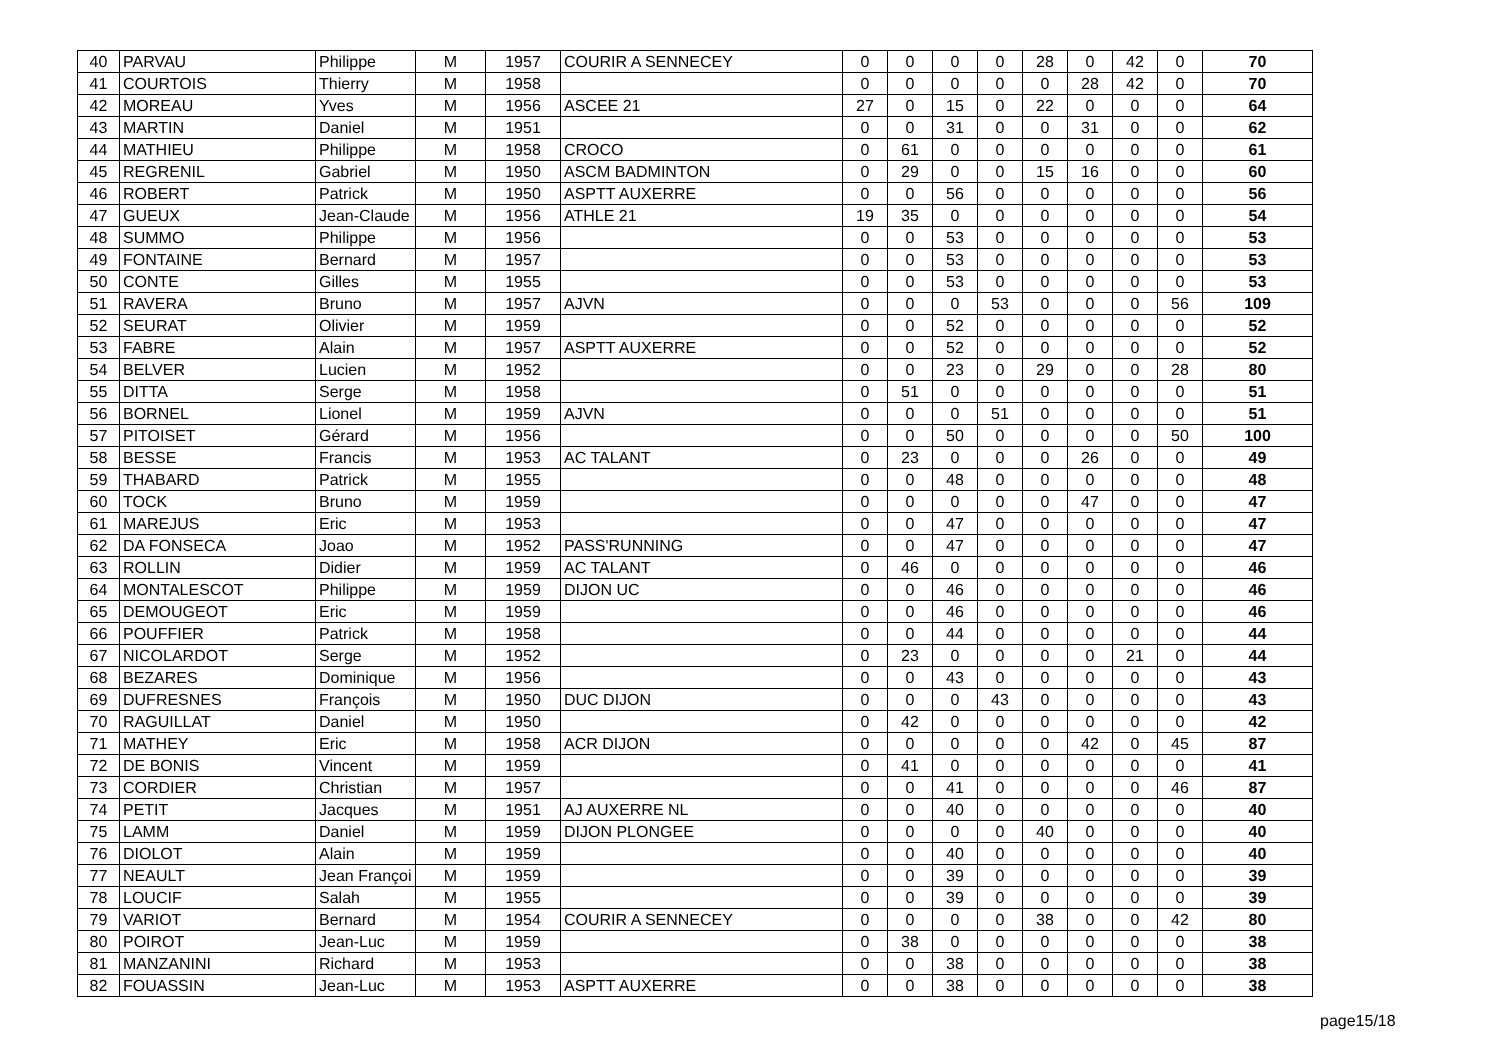| 40 | PARVAU | Philippe | M | 1957 | COURIR A SENNECEY | 0 | 0 | 0 | 0 | 28 | 0 | 42 | 0 | 70 |
| 41 | COURTOIS | Thierry | M | 1958 | | 0 | 0 | 0 | 0 | 0 | 28 | 42 | 0 | 70 |
| 42 | MOREAU | Yves | M | 1956 | ASCEE 21 | 27 | 0 | 15 | 0 | 22 | 0 | 0 | 0 | 64 |
| 43 | MARTIN | Daniel | M | 1951 | | 0 | 0 | 31 | 0 | 0 | 31 | 0 | 0 | 62 |
| 44 | MATHIEU | Philippe | M | 1958 | CROCO | 0 | 61 | 0 | 0 | 0 | 0 | 0 | 0 | 61 |
| 45 | REGRENIL | Gabriel | M | 1950 | ASCM BADMINTON | 0 | 29 | 0 | 0 | 15 | 16 | 0 | 0 | 60 |
| 46 | ROBERT | Patrick | M | 1950 | ASPTT AUXERRE | 0 | 0 | 56 | 0 | 0 | 0 | 0 | 0 | 56 |
| 47 | GUEUX | Jean-Claude | M | 1956 | ATHLE 21 | 19 | 35 | 0 | 0 | 0 | 0 | 0 | 0 | 54 |
| 48 | SUMMO | Philippe | M | 1956 | | 0 | 0 | 53 | 0 | 0 | 0 | 0 | 0 | 53 |
| 49 | FONTAINE | Bernard | M | 1957 | | 0 | 0 | 53 | 0 | 0 | 0 | 0 | 0 | 53 |
| 50 | CONTE | Gilles | M | 1955 | | 0 | 0 | 53 | 0 | 0 | 0 | 0 | 0 | 53 |
| 51 | RAVERA | Bruno | M | 1957 | AJVN | 0 | 0 | 0 | 53 | 0 | 0 | 0 | 56 | 109 |
| 52 | SEURAT | Olivier | M | 1959 | | 0 | 0 | 52 | 0 | 0 | 0 | 0 | 0 | 52 |
| 53 | FABRE | Alain | M | 1957 | ASPTT AUXERRE | 0 | 0 | 52 | 0 | 0 | 0 | 0 | 0 | 52 |
| 54 | BELVER | Lucien | M | 1952 | | 0 | 0 | 23 | 0 | 29 | 0 | 0 | 28 | 80 |
| 55 | DITTA | Serge | M | 1958 | | 0 | 51 | 0 | 0 | 0 | 0 | 0 | 0 | 51 |
| 56 | BORNEL | Lionel | M | 1959 | AJVN | 0 | 0 | 0 | 51 | 0 | 0 | 0 | 0 | 51 |
| 57 | PITOISET | Gérard | M | 1956 | | 0 | 0 | 50 | 0 | 0 | 0 | 0 | 50 | 100 |
| 58 | BESSE | Francis | M | 1953 | AC TALANT | 0 | 23 | 0 | 0 | 0 | 26 | 0 | 0 | 49 |
| 59 | THABARD | Patrick | M | 1955 | | 0 | 0 | 48 | 0 | 0 | 0 | 0 | 0 | 48 |
| 60 | TOCK | Bruno | M | 1959 | | 0 | 0 | 0 | 0 | 0 | 47 | 0 | 0 | 47 |
| 61 | MAREJUS | Eric | M | 1953 | | 0 | 0 | 47 | 0 | 0 | 0 | 0 | 0 | 47 |
| 62 | DA FONSECA | Joao | M | 1952 | PASS'RUNNING | 0 | 0 | 47 | 0 | 0 | 0 | 0 | 0 | 47 |
| 63 | ROLLIN | Didier | M | 1959 | AC TALANT | 0 | 46 | 0 | 0 | 0 | 0 | 0 | 0 | 46 |
| 64 | MONTALESCOT | Philippe | M | 1959 | DIJON UC | 0 | 0 | 46 | 0 | 0 | 0 | 0 | 0 | 46 |
| 65 | DEMOUGEOT | Eric | M | 1959 | | 0 | 0 | 46 | 0 | 0 | 0 | 0 | 0 | 46 |
| 66 | POUFFIER | Patrick | M | 1958 | | 0 | 0 | 44 | 0 | 0 | 0 | 0 | 0 | 44 |
| 67 | NICOLARDOT | Serge | M | 1952 | | 0 | 23 | 0 | 0 | 0 | 0 | 21 | 0 | 44 |
| 68 | BEZARES | Dominique | M | 1956 | | 0 | 0 | 43 | 0 | 0 | 0 | 0 | 0 | 43 |
| 69 | DUFRESNES | François | M | 1950 | DUC DIJON | 0 | 0 | 0 | 43 | 0 | 0 | 0 | 0 | 43 |
| 70 | RAGUILLAT | Daniel | M | 1950 | | 0 | 42 | 0 | 0 | 0 | 0 | 0 | 0 | 42 |
| 71 | MATHEY | Eric | M | 1958 | ACR DIJON | 0 | 0 | 0 | 0 | 0 | 42 | 0 | 45 | 87 |
| 72 | DE BONIS | Vincent | M | 1959 | | 0 | 41 | 0 | 0 | 0 | 0 | 0 | 0 | 41 |
| 73 | CORDIER | Christian | M | 1957 | | 0 | 0 | 41 | 0 | 0 | 0 | 0 | 46 | 87 |
| 74 | PETIT | Jacques | M | 1951 | AJ AUXERRE NL | 0 | 0 | 40 | 0 | 0 | 0 | 0 | 0 | 40 |
| 75 | LAMM | Daniel | M | 1959 | DIJON PLONGEE | 0 | 0 | 0 | 0 | 40 | 0 | 0 | 0 | 40 |
| 76 | DIOLOT | Alain | M | 1959 | | 0 | 0 | 40 | 0 | 0 | 0 | 0 | 0 | 40 |
| 77 | NEAULT | Jean Françoi | M | 1959 | | 0 | 0 | 39 | 0 | 0 | 0 | 0 | 0 | 39 |
| 78 | LOUCIF | Salah | M | 1955 | | 0 | 0 | 39 | 0 | 0 | 0 | 0 | 0 | 39 |
| 79 | VARIOT | Bernard | M | 1954 | COURIR A SENNECEY | 0 | 0 | 0 | 0 | 38 | 0 | 0 | 42 | 80 |
| 80 | POIROT | Jean-Luc | M | 1959 | | 0 | 38 | 0 | 0 | 0 | 0 | 0 | 0 | 38 |
| 81 | MANZANINI | Richard | M | 1953 | | 0 | 0 | 38 | 0 | 0 | 0 | 0 | 0 | 38 |
| 82 | FOUASSIN | Jean-Luc | M | 1953 | ASPTT AUXERRE | 0 | 0 | 38 | 0 | 0 | 0 | 0 | 0 | 38 |
page15/18